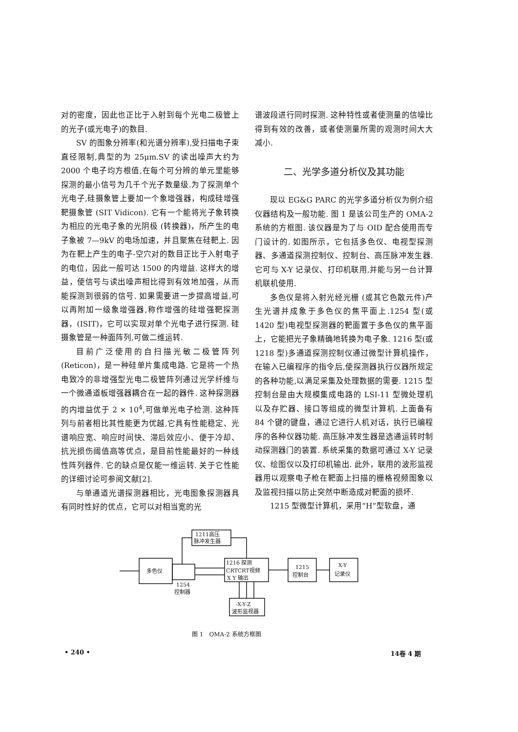对的密度，因此也正比于入射到每个光电二极管上的光子(或光电子)的数目.
SV 的图象分辨率(和光谱分辨率),受扫描电子束直径限制,典型的为 25μm.SV 的读出噪声大约为 2000 个电子均方根值,在每个可分辨的单元里能够探测的最小信号为几千个光子数量级.为了探测单个光电子,硅摄象管上要加一个象增强器，构成硅增强靶摄象管 (SIT Vidicon). 它有一个能将光子象转换为相应的光电子象的光阴极 (转换器)，所产生的电子象被 7—9kV 的电场加速，并且聚焦在硅靶上. 因为在靶上产生的电子-空穴对的数目正比于入射电子的电位，因此一般可达 1500 的内增益. 这样大的增益，使信号与读出噪声相比得到有效地加强，从而能探测到很弱的信号. 如果需要进一步提高增益,可以再附加一级象增强器,称作增强的硅增强靶探测器，(ISIT)，它可以实现对单个光电子进行探测. 硅摄象管是一种面阵列,可做二维运转.
目前广泛使用的自扫描光敏二极管阵列(Reticon)，是一种硅单片集成电路. 它是将一个热电致冷的非增强型光电二极管阵列通过光学纤维与一个微通道板增强器耦合在一起的器件. 这种探测器的内增益优于 2 × 10<sup>4</sup>,可做单光电子检测. 这种阵列与前者相比其性能更为优越,它具有性能稳定、光谱响应宽、响应时间快、滞后效应小、便于冷却、抗光损伤阈值高等优点，是目前性能最好的一种线性阵列器件. 它的缺点是仅能一维运转. 关于它性能的详细讨论可参阅文献[2].
与单通道光谱探测器相比，光电图象探测器具有同时性好的优点，它可以对相当宽的光
谱波段进行同时探测. 这种特性或者使测量的信噪比得到有效的改善，或者使测量所需的观测时间大大减小.
二、光学多道分析仪及其功能
现以 EG&G PARC 的光学多道分析仪为例介绍仪器结构及一般功能. 图 1 是该公司生产的 OMA-2 系统的方框图. 该仪器是为了与 OID 配合使用而专门设计的. 如图所示，它包括多色仪、电视型探测器、多通道探测控制仪、控制台、高压脉冲发生器. 它可与 X-Y 记录仪、打印机联用,并能与另一台计算机联机使用.
多色仪是将入射光经光栅 (或其它色散元件)产生光谱并成象于多色仪的焦平面上.1254 型(或 1420 型)电视型探测器的靶面置于多色仪的焦平面上，它能把光子象精确地转换为电子象. 1216 型(或 1218 型)多通道探测控制仪通过微型计算机操作，在输入已编程序的指令后,使探测器执行仪器所规定的各种功能,以满足采集及处理数据的需要. 1215 型控制台是由大规模集成电路的 LSI-11 型微处理机以及存贮器、接口等组成的微型计算机. 上面备有 84 个键的键盘，通过它进行人机对话，执行已编程序的各种仪器功能. 高压脉冲发生器是选通运转时制动探测器门的装置. 系统采集的数据可通过 X-Y 记录仪、绘图仪以及打印机输出. 此外，联用的波形监视器用以观察电子枪在靶面上扫描的栅格视频图象以及监视扫描以防止突然中断造成对靶面的损坏.
1215 型微型计算机，采用“H”型软盘，通
1211高压
脉冲发生器
多色仪
1254
控制器
1216 探测
CRTCRT视频
X Y 输出
1215
控制台
X-Y
记录仪
-X-Y-Z
波形监视器
图 1　OMA-2 系统方框图
• 240 • 14卷 4 期